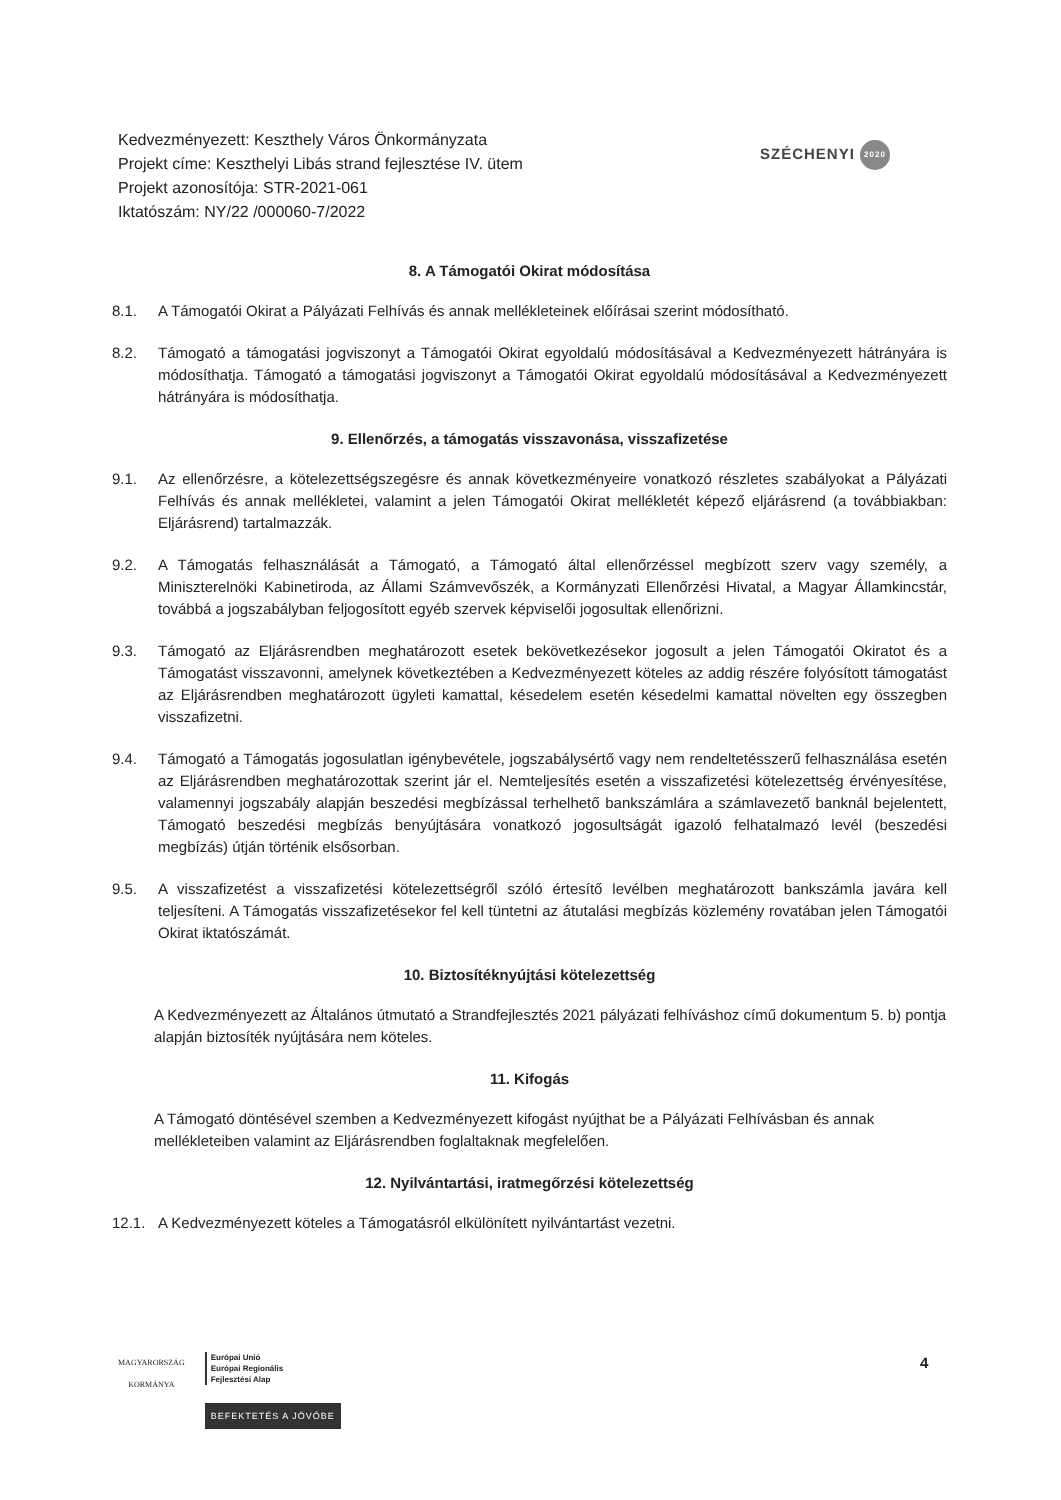Kedvezményezett: Keszthely Város Önkormányzata
Projekt címe: Keszthelyi Libás strand fejlesztése IV. ütem
Projekt azonosítója: STR-2021-061
Iktatószám: NY/22 /000060-7/2022
SZÉCHENYI 2020
8. A Támogatói Okirat módosítása
8.1. A Támogatói Okirat a Pályázati Felhívás és annak mellékleteinek előírásai szerint módosítható.
8.2. Támogató a támogatási jogviszonyt a Támogatói Okirat egyoldalú módosításával a Kedvezményezett hátrányára is módosíthatja. Támogató a támogatási jogviszonyt a Támogatói Okirat egyoldalú módosításával a Kedvezményezett hátrányára is módosíthatja.
9. Ellenőrzés, a támogatás visszavonása, visszafizetése
9.1. Az ellenőrzésre, a kötelezettségszegésre és annak következményeire vonatkozó részletes szabályokat a Pályázati Felhívás és annak mellékletei, valamint a jelen Támogatói Okirat mellékletét képező eljárásrend (a továbbiakban: Eljárásrend) tartalmazzák.
9.2. A Támogatás felhasználását a Támogató, a Támogató által ellenőrzéssel megbízott szerv vagy személy, a Miniszterelnöki Kabinetiroda, az Állami Számvevőszék, a Kormányzati Ellenőrzési Hivatal, a Magyar Államkincstár, továbbá a jogszabályban feljogosított egyéb szervek képviselői jogosultak ellenőrizni.
9.3. Támogató az Eljárásrendben meghatározott esetek bekövetkezésekor jogosult a jelen Támogatói Okiratot és a Támogatást visszavonni, amelynek következtében a Kedvezményezett köteles az addig részére folyósított támogatást az Eljárásrendben meghatározott ügyleti kamattal, késedelem esetén késedelmi kamattal növelten egy összegben visszafizetni.
9.4. Támogató a Támogatás jogosulatlan igénybevétele, jogszabálysértő vagy nem rendeltetésszerű felhasználása esetén az Eljárásrendben meghatározottak szerint jár el. Nemteljesítés esetén a visszafizetési kötelezettség érvényesítése, valamennyi jogszabály alapján beszedési megbízással terhelhető bankszámlára a számlavezető banknál bejelentett, Támogató beszedési megbízás benyújtására vonatkozó jogosultságát igazoló felhatalmazó levél (beszedési megbízás) útján történik elsősorban.
9.5. A visszafizetést a visszafizetési kötelezettségről szóló értesítő levélben meghatározott bankszámla javára kell teljesíteni. A Támogatás visszafizetésekor fel kell tüntetni az átutalási megbízás közlemény rovatában jelen Támogatói Okirat iktatószámát.
10. Biztosítéknyújtási kötelezettség
A Kedvezményezett az Általános útmutató a Strandfejlesztés 2021 pályázati felhíváshoz című dokumentum 5. b) pontja alapján biztosíték nyújtására nem köteles.
11. Kifogás
A Támogató döntésével szemben a Kedvezményezett kifogást nyújthat be a Pályázati Felhívásban és annak mellékleteiben valamint az Eljárásrendben foglaltaknak megfelelően.
12. Nyilvántartási, iratmegőrzési kötelezettség
12.1. A Kedvezményezett köteles a Támogatásról elkülönített nyilvántartást vezetni.
MAGYARORSZÁG
KORMÁNYA
Európai Unió
Európai Regionális
Fejlesztési Alap
BEFEKTETÉS A JÖVŐBE
4